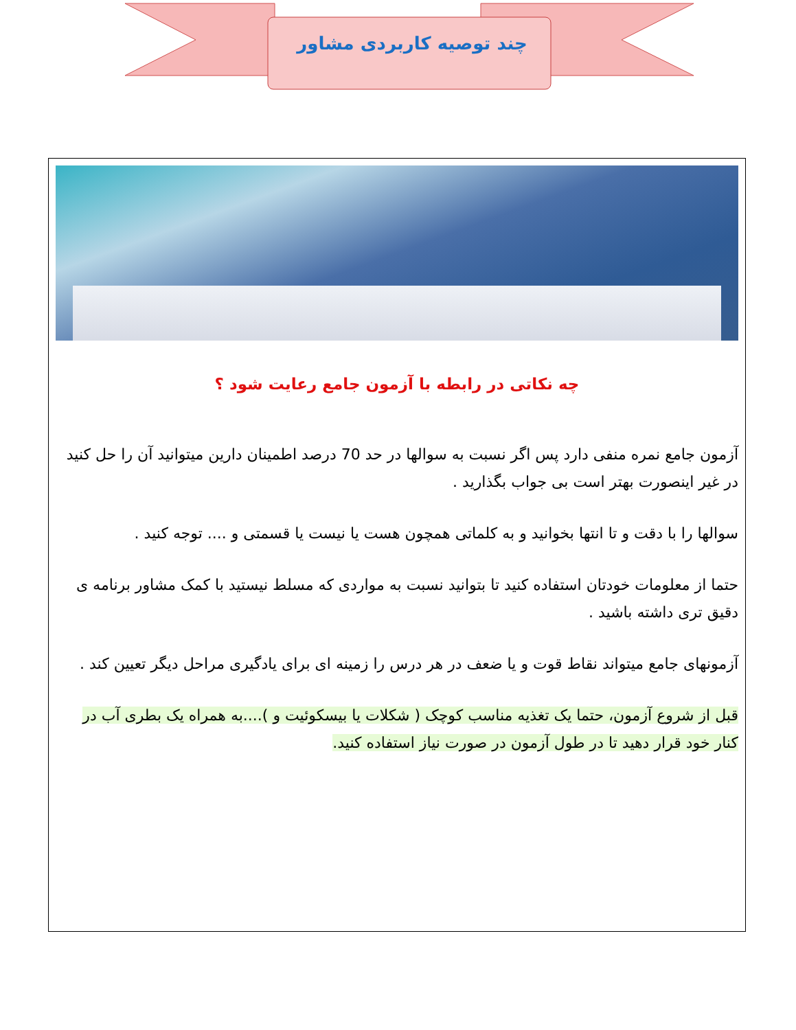چند توصیه کاربردی مشاور
چه نکاتی در رابطه با آزمون جامع رعایت شود ؟
آزمون جامع نمره منفی دارد پس اگر نسبت به سوالها در حد 70 درصد اطمینان دارین میتوانید آن را حل کنید در غیر اینصورت بهتر است بی جواب بگذارید .
سوالها را با دقت و تا انتها بخوانید و به کلماتی همچون هست یا نیست یا قسمتی و .... توجه کنید .
حتما از معلومات خودتان استفاده کنید تا بتوانید نسبت به مواردی که مسلط نیستید با کمک مشاور برنامه ی دقیق تری داشته باشید .
آزمونهای جامع میتواند نقاط قوت و یا ضعف در هر درس را زمینه ای برای یادگیری مراحل دیگر تعیین کند .
قبل از شروع آزمون، حتما یک تغذیه مناسب کوچک ( شکلات یا بیسکوئیت و )....به همراه یک بطری آب در کنار خود قرار دهید تا در طول آزمون در صورت نیاز استفاده کنید.